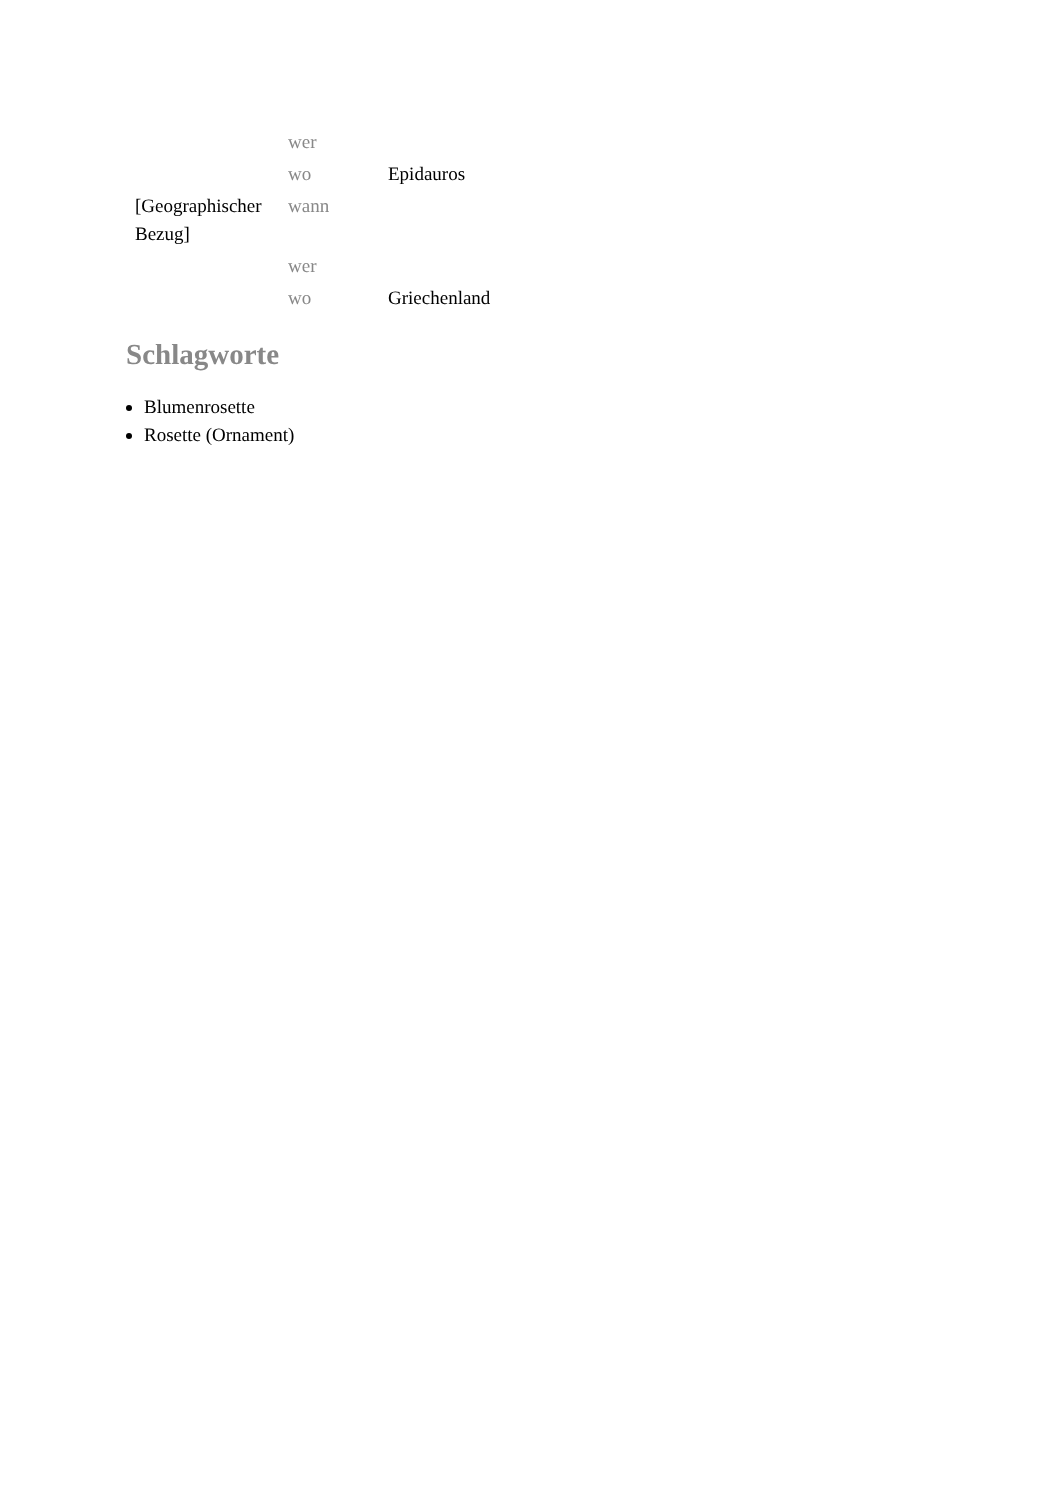| | wer | |
| | wo | Epidauros |
| [Geographischer Bezug] | wann | |
| | wer | |
| | wo | Griechenland |
Schlagworte
Blumenrosette
Rosette (Ornament)